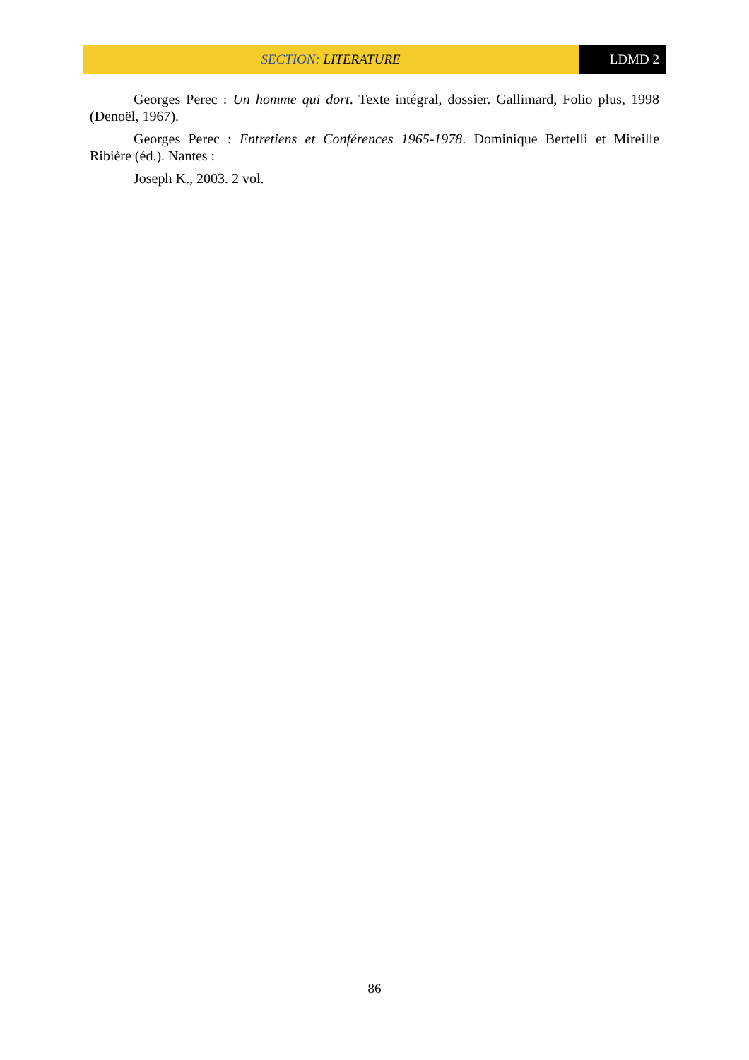SECTION: LITERATURE LDMD 2
Georges Perec : Un homme qui dort. Texte intégral, dossier. Gallimard, Folio plus, 1998 (Denoël, 1967).
Georges Perec : Entretiens et Conférences 1965-1978. Dominique Bertelli et Mireille Ribière (éd.). Nantes :
Joseph K., 2003. 2 vol.
86